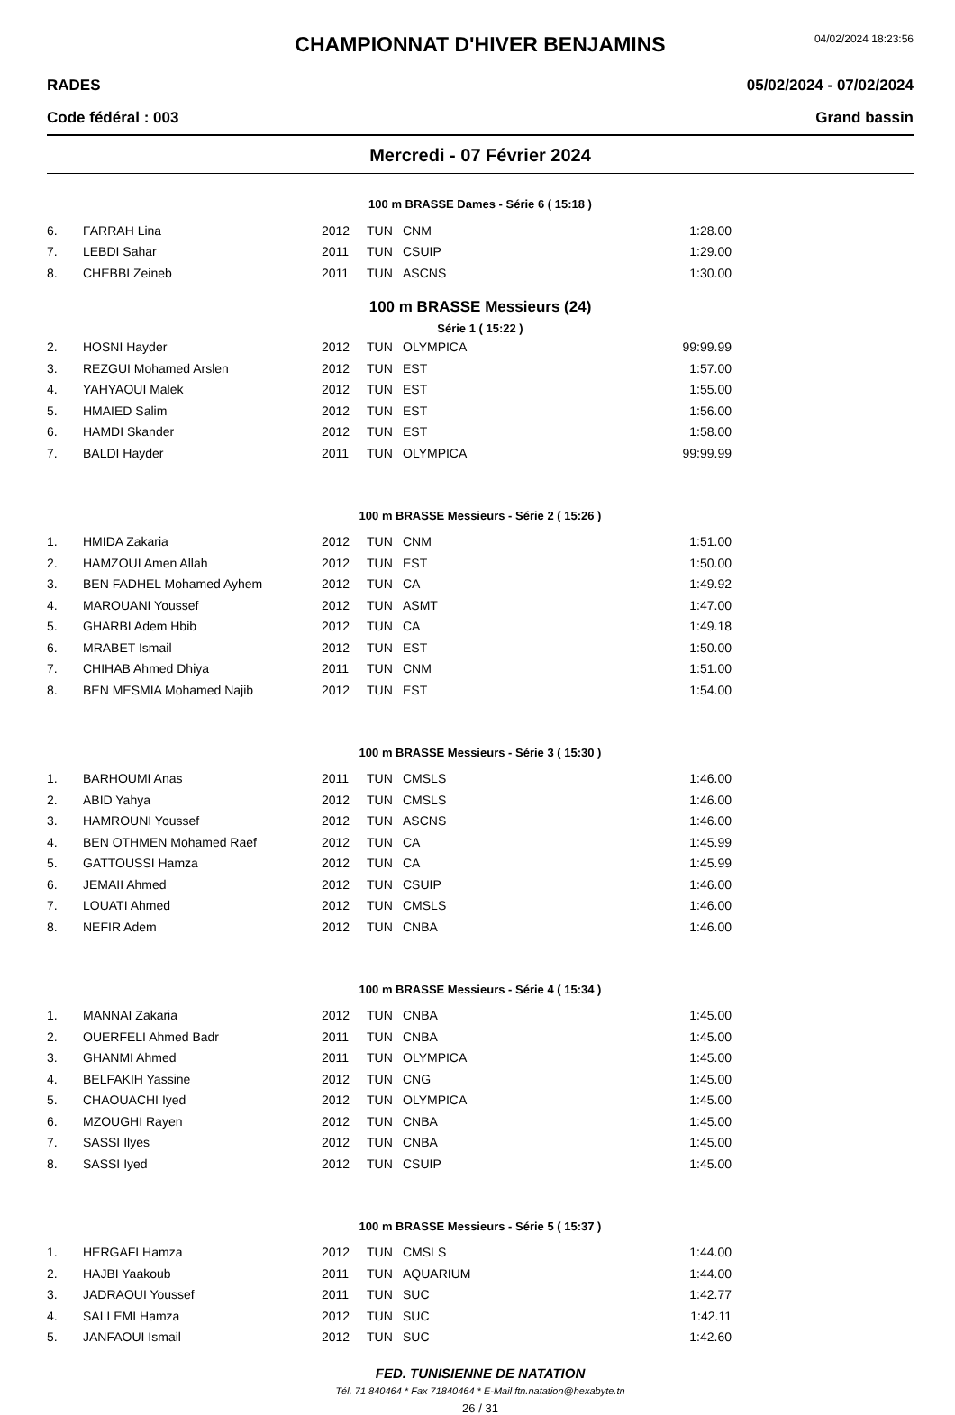CHAMPIONNAT D'HIVER BENJAMINS
04/02/2024 18:23:56
RADES 05/02/2024 - 07/02/2024
Code fédéral : 003 Grand bassin
Mercredi - 07 Février 2024
100 m BRASSE Dames - Série 6 ( 15:18 )
| 6. | FARRAH Lina | 2012 | TUN | CNM | 1:28.00 |
| 7. | LEBDI Sahar | 2011 | TUN | CSUIP | 1:29.00 |
| 8. | CHEBBI Zeineb | 2011 | TUN | ASCNS | 1:30.00 |
100 m BRASSE Messieurs (24)
Série 1 ( 15:22 )
| 2. | HOSNI Hayder | 2012 | TUN | OLYMPICA | 99:99.99 |
| 3. | REZGUI Mohamed Arslen | 2012 | TUN | EST | 1:57.00 |
| 4. | YAHYAOUI Malek | 2012 | TUN | EST | 1:55.00 |
| 5. | HMAIED Salim | 2012 | TUN | EST | 1:56.00 |
| 6. | HAMDI Skander | 2012 | TUN | EST | 1:58.00 |
| 7. | BALDI Hayder | 2011 | TUN | OLYMPICA | 99:99.99 |
100 m BRASSE Messieurs - Série 2 ( 15:26 )
| 1. | HMIDA Zakaria | 2012 | TUN | CNM | 1:51.00 |
| 2. | HAMZOUI Amen Allah | 2012 | TUN | EST | 1:50.00 |
| 3. | BEN FADHEL Mohamed Ayhem | 2012 | TUN | CA | 1:49.92 |
| 4. | MAROUANI Youssef | 2012 | TUN | ASMT | 1:47.00 |
| 5. | GHARBI Adem Hbib | 2012 | TUN | CA | 1:49.18 |
| 6. | MRABET Ismail | 2012 | TUN | EST | 1:50.00 |
| 7. | CHIHAB Ahmed Dhiya | 2011 | TUN | CNM | 1:51.00 |
| 8. | BEN MESMIA Mohamed Najib | 2012 | TUN | EST | 1:54.00 |
100 m BRASSE Messieurs - Série 3 ( 15:30 )
| 1. | BARHOUMI Anas | 2011 | TUN | CMSLS | 1:46.00 |
| 2. | ABID Yahya | 2012 | TUN | CMSLS | 1:46.00 |
| 3. | HAMROUNI Youssef | 2012 | TUN | ASCNS | 1:46.00 |
| 4. | BEN OTHMEN Mohamed Raef | 2012 | TUN | CA | 1:45.99 |
| 5. | GATTOUSSI Hamza | 2012 | TUN | CA | 1:45.99 |
| 6. | JEMAII Ahmed | 2012 | TUN | CSUIP | 1:46.00 |
| 7. | LOUATI Ahmed | 2012 | TUN | CMSLS | 1:46.00 |
| 8. | NEFIR Adem | 2012 | TUN | CNBA | 1:46.00 |
100 m BRASSE Messieurs - Série 4 ( 15:34 )
| 1. | MANNAI Zakaria | 2012 | TUN | CNBA | 1:45.00 |
| 2. | OUERFELI Ahmed Badr | 2011 | TUN | CNBA | 1:45.00 |
| 3. | GHANMI Ahmed | 2011 | TUN | OLYMPICA | 1:45.00 |
| 4. | BELFAKIH Yassine | 2012 | TUN | CNG | 1:45.00 |
| 5. | CHAOUACHI Iyed | 2012 | TUN | OLYMPICA | 1:45.00 |
| 6. | MZOUGHI Rayen | 2012 | TUN | CNBA | 1:45.00 |
| 7. | SASSI Ilyes | 2012 | TUN | CNBA | 1:45.00 |
| 8. | SASSI Iyed | 2012 | TUN | CSUIP | 1:45.00 |
100 m BRASSE Messieurs - Série 5 ( 15:37 )
| 1. | HERGAFI Hamza | 2012 | TUN | CMSLS | 1:44.00 |
| 2. | HAJBI Yaakoub | 2011 | TUN | AQUARIUM | 1:44.00 |
| 3. | JADRAOUI Youssef | 2011 | TUN | SUC | 1:42.77 |
| 4. | SALLEMI Hamza | 2012 | TUN | SUC | 1:42.11 |
| 5. | JANFAOUI Ismail | 2012 | TUN | SUC | 1:42.60 |
FED. TUNISIENNE DE NATATION
Tél. 71 840464 * Fax 71840464 * E-Mail ftn.natation@hexabyte.tn
26 / 31